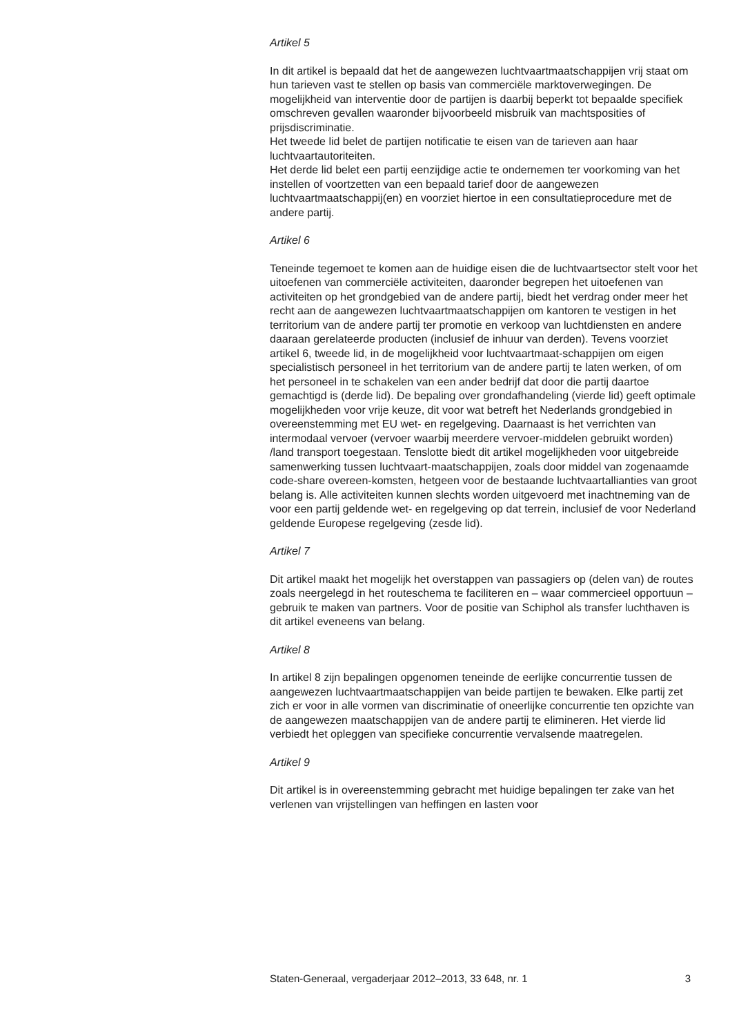Artikel 5
In dit artikel is bepaald dat het de aangewezen luchtvaartmaatschappijen vrij staat om hun tarieven vast te stellen op basis van commerciële marktoverwegingen. De mogelijkheid van interventie door de partijen is daarbij beperkt tot bepaalde specifiek omschreven gevallen waaronder bijvoorbeeld misbruik van machtsposities of prijsdiscriminatie.
Het tweede lid belet de partijen notificatie te eisen van de tarieven aan haar luchtvaartautoriteiten.
Het derde lid belet een partij eenzijdige actie te ondernemen ter voorkoming van het instellen of voortzetten van een bepaald tarief door de aangewezen luchtvaartmaatschappij(en) en voorziet hiertoe in een consultatieprocedure met de andere partij.
Artikel 6
Teneinde tegemoet te komen aan de huidige eisen die de luchtvaartsector stelt voor het uitoefenen van commerciële activiteiten, daaronder begrepen het uitoefenen van activiteiten op het grondgebied van de andere partij, biedt het verdrag onder meer het recht aan de aangewezen luchtvaartmaatschappijen om kantoren te vestigen in het territorium van de andere partij ter promotie en verkoop van luchtdiensten en andere daaraan gerelateerde producten (inclusief de inhuur van derden). Tevens voorziet artikel 6, tweede lid, in de mogelijkheid voor luchtvaartmaat-schappijen om eigen specialistisch personeel in het territorium van de andere partij te laten werken, of om het personeel in te schakelen van een ander bedrijf dat door die partij daartoe gemachtigd is (derde lid). De bepaling over grondafhandeling (vierde lid) geeft optimale mogelijkheden voor vrije keuze, dit voor wat betreft het Nederlands grondgebied in overeenstemming met EU wet- en regelgeving. Daarnaast is het verrichten van intermodaal vervoer (vervoer waarbij meerdere vervoer-middelen gebruikt worden) /land transport toegestaan. Tenslotte biedt dit artikel mogelijkheden voor uitgebreide samenwerking tussen luchtvaart-maatschappijen, zoals door middel van zogenaamde code-share overeen-komsten, hetgeen voor de bestaande luchtvaartallianties van groot belang is. Alle activiteiten kunnen slechts worden uitgevoerd met inachtneming van de voor een partij geldende wet- en regelgeving op dat terrein, inclusief de voor Nederland geldende Europese regelgeving (zesde lid).
Artikel 7
Dit artikel maakt het mogelijk het overstappen van passagiers op (delen van) de routes zoals neergelegd in het routeschema te faciliteren en – waar commercieel opportuun – gebruik te maken van partners. Voor de positie van Schiphol als transfer luchthaven is dit artikel eveneens van belang.
Artikel 8
In artikel 8 zijn bepalingen opgenomen teneinde de eerlijke concurrentie tussen de aangewezen luchtvaartmaatschappijen van beide partijen te bewaken. Elke partij zet zich er voor in alle vormen van discriminatie of oneerlijke concurrentie ten opzichte van de aangewezen maatschappijen van de andere partij te elimineren. Het vierde lid verbiedt het opleggen van specifieke concurrentie vervalsende maatregelen.
Artikel 9
Dit artikel is in overeenstemming gebracht met huidige bepalingen ter zake van het verlenen van vrijstellingen van heffingen en lasten voor
Staten-Generaal, vergaderjaar 2012–2013, 33 648, nr. 1 3